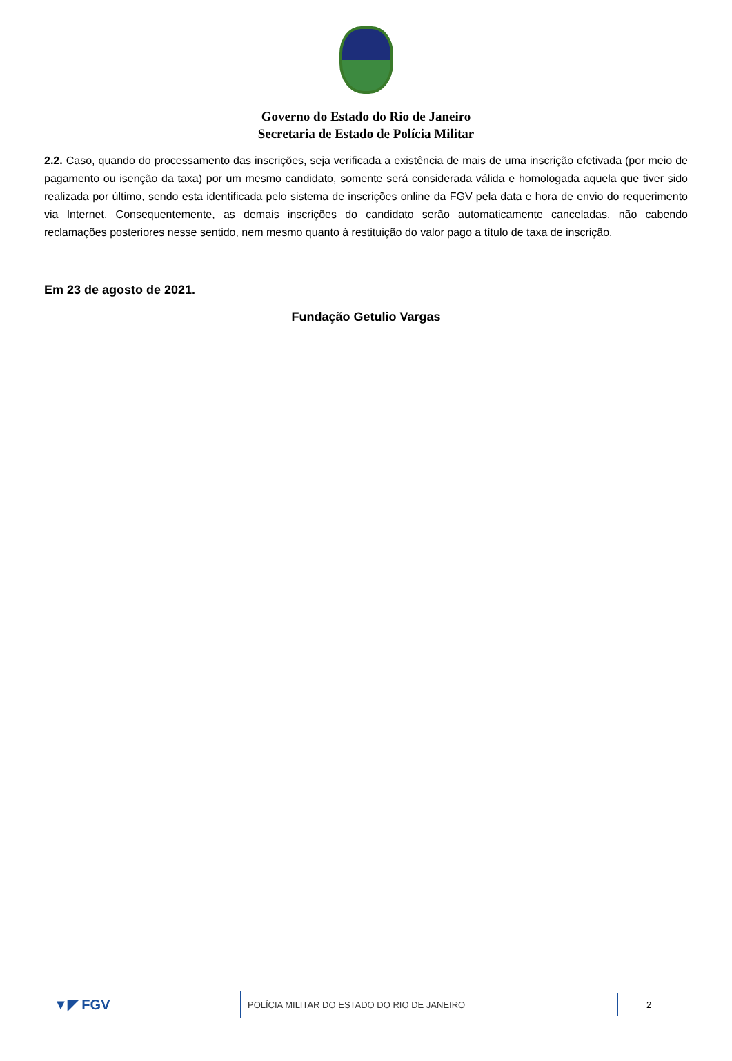Governo do Estado do Rio de Janeiro
Secretaria de Estado de Polícia Militar
2.2. Caso, quando do processamento das inscrições, seja verificada a existência de mais de uma inscrição efetivada (por meio de pagamento ou isenção da taxa) por um mesmo candidato, somente será considerada válida e homologada aquela que tiver sido realizada por último, sendo esta identificada pelo sistema de inscrições online da FGV pela data e hora de envio do requerimento via Internet. Consequentemente, as demais inscrições do candidato serão automaticamente canceladas, não cabendo reclamações posteriores nesse sentido, nem mesmo quanto à restituição do valor pago a título de taxa de inscrição.
Em 23 de agosto de 2021.
Fundação Getulio Vargas
▼◤ FGV
POLÍCIA MILITAR DO ESTADO DO RIO DE JANEIRO
2